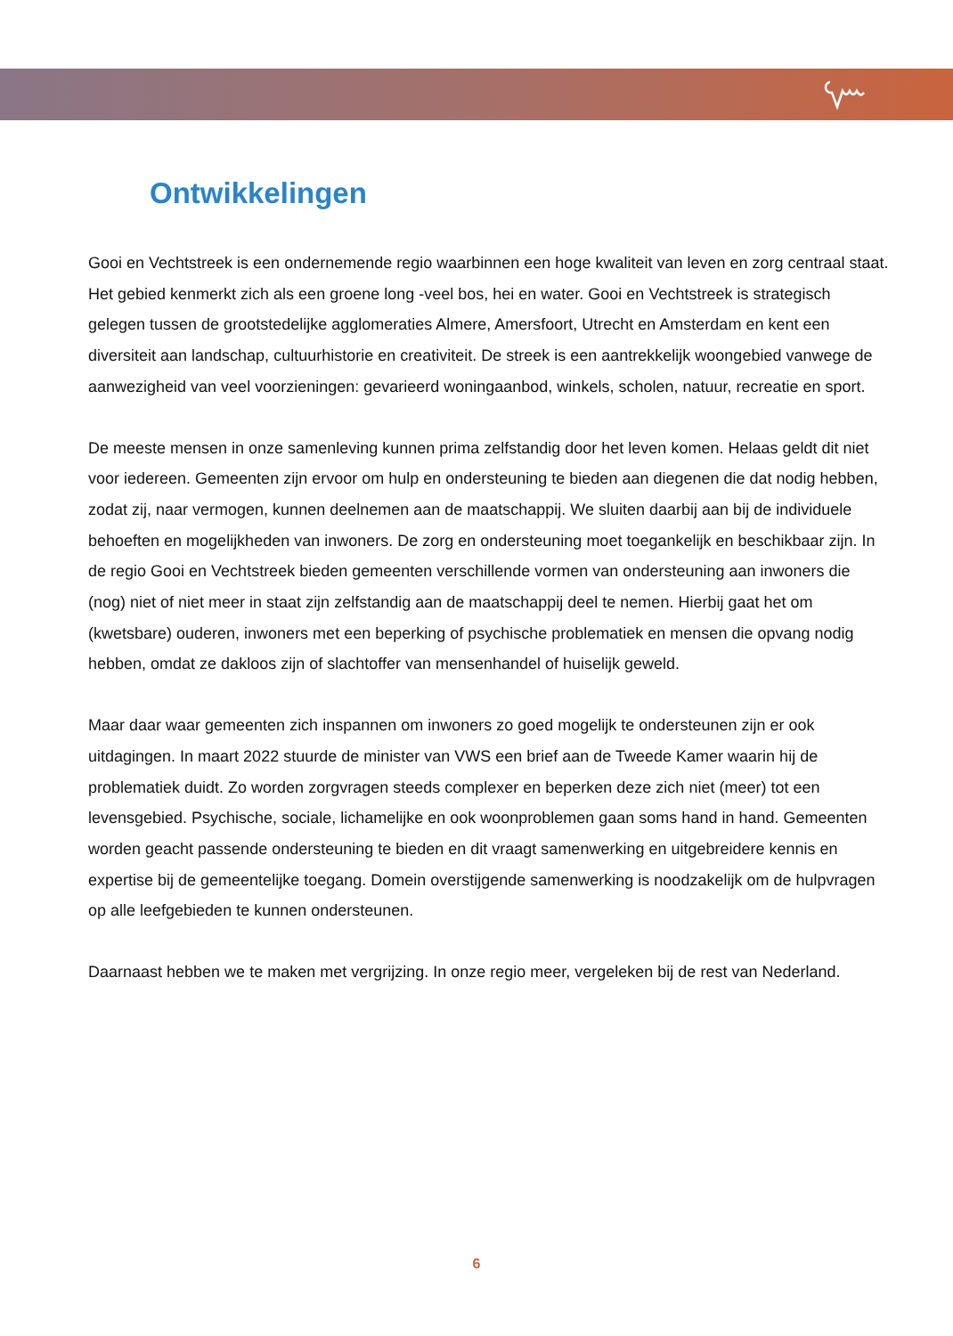Ontwikkelingen
Gooi en Vechtstreek is een ondernemende regio waarbinnen een hoge kwaliteit van leven en zorg centraal staat. Het gebied kenmerkt zich als een groene long -veel bos, hei en water. Gooi en Vechtstreek is strategisch gelegen tussen de grootstedelijke agglomeraties Almere, Amersfoort, Utrecht en Amsterdam en kent een diversiteit aan landschap, cultuurhistorie en creativiteit. De streek is een aantrekkelijk woongebied vanwege de aanwezigheid van veel voorzieningen: gevarieerd woningaanbod, winkels, scholen, natuur, recreatie en sport.
De meeste mensen in onze samenleving kunnen prima zelfstandig door het leven komen. Helaas geldt dit niet voor iedereen. Gemeenten zijn ervoor om hulp en ondersteuning te bieden aan diegenen die dat nodig hebben, zodat zij, naar vermogen, kunnen deelnemen aan de maatschappij. We sluiten daarbij aan bij de individuele behoeften en mogelijkheden van inwoners. De zorg en ondersteuning moet toegankelijk en beschikbaar zijn. In de regio Gooi en Vechtstreek bieden gemeenten verschillende vormen van ondersteuning aan inwoners die (nog) niet of niet meer in staat zijn zelfstandig aan de maatschappij deel te nemen. Hierbij gaat het om (kwetsbare) ouderen, inwoners met een beperking of psychische problematiek en mensen die opvang nodig hebben, omdat ze dakloos zijn of slachtoffer van mensenhandel of huiselijk geweld.
Maar daar waar gemeenten zich inspannen om inwoners zo goed mogelijk te ondersteunen zijn er ook uitdagingen. In maart 2022 stuurde de minister van VWS een brief aan de Tweede Kamer waarin hij de problematiek duidt. Zo worden zorgvragen steeds complexer en beperken deze zich niet (meer) tot een levensgebied. Psychische, sociale, lichamelijke en ook woonproblemen gaan soms hand in hand. Gemeenten worden geacht passende ondersteuning te bieden en dit vraagt samenwerking en uitgebreidere kennis en expertise bij de gemeentelijke toegang. Domein overstijgende samenwerking is noodzakelijk om de hulpvragen op alle leefgebieden te kunnen ondersteunen.
Daarnaast hebben we te maken met vergrijzing. In onze regio meer, vergeleken bij de rest van Nederland.
6